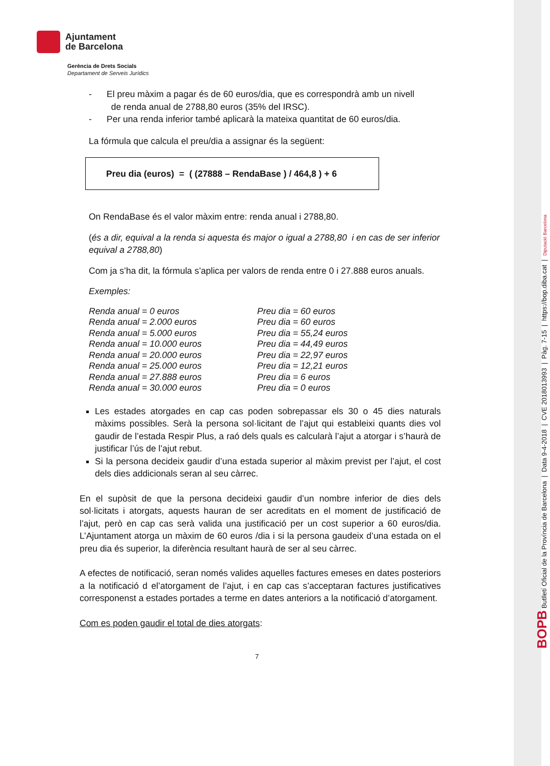Ajuntament
de Barcelona
Gerència de Drets Socials
Departament de Serveis Jurídics
- El preu màxim a pagar és de 60 euros/dia, que es correspondrà amb un nivell
de renda anual de 2788,80 euros (35% del IRSC).
- Per una renda inferior també aplicarà la mateixa quantitat de 60 euros/dia.
La fórmula que calcula el preu/dia a assignar és la següent:
Preu dia (euros) = ( (27888 – RendaBase ) / 464,8 ) + 6
On RendaBase és el valor màxim entre: renda anual i 2788,80.
(és a dir, equival a la renda si aquesta és major o igual a 2788,80 i en cas de ser inferior equival a 2788,80)
Com ja s’ha dit, la fórmula s’aplica per valors de renda entre 0 i 27.888 euros anuals.
Exemples:
| Renda anual = 0 euros | Preu dia = 60 euros |
| Renda anual = 2.000 euros | Preu dia = 60 euros |
| Renda anual = 5.000 euros | Preu dia = 55,24 euros |
| Renda anual = 10.000 euros | Preu dia = 44,49 euros |
| Renda anual = 20.000 euros | Preu dia = 22,97 euros |
| Renda anual = 25.000 euros | Preu dia = 12,21 euros |
| Renda anual = 27.888 euros | Preu dia = 6 euros |
| Renda anual = 30.000 euros | Preu dia = 0 euros |
Les estades atorgades en cap cas poden sobrepassar els 30 o 45 dies naturals màxims possibles. Serà la persona sol·licitant de l’ajut qui estableixi quants dies vol gaudir de l’estada Respir Plus, a raó dels quals es calcularà l’ajut a atorgar i s’haurà de justificar l’ús de l’ajut rebut.
Si la persona decideix gaudir d’una estada superior al màxim previst per l’ajut, el cost dels dies addicionals seran al seu càrrec.
En el supòsit de que la persona decideixi gaudir d’un nombre inferior de dies dels sol·licitats i atorgats, aquests hauran de ser acreditats en el moment de justificació de l’ajut, però en cap cas serà valida una justificació per un cost superior a 60 euros/dia. L’Ajuntament atorga un màxim de 60 euros /dia i si la persona gaudeix d’una estada on el preu dia és superior, la diferència resultant haurà de ser al seu càrrec.
A efectes de notificació, seran només valides aquelles factures emeses en dates posteriors a la notificació d el’atorgament de l’ajut, i en cap cas s’acceptaran factures justificatives corresponenst a estades portades a terme en dates anteriors a la notificació d’atorgament.
Com es poden gaudir el total de dies atorgats:
7
BOPB Butlletí Oficial de la Província de Barcelona | Data 9-4-2018 | CVE 2018013993 | Pàg. 7-15 | https://bop.diba.cat | Diputació Barcelona